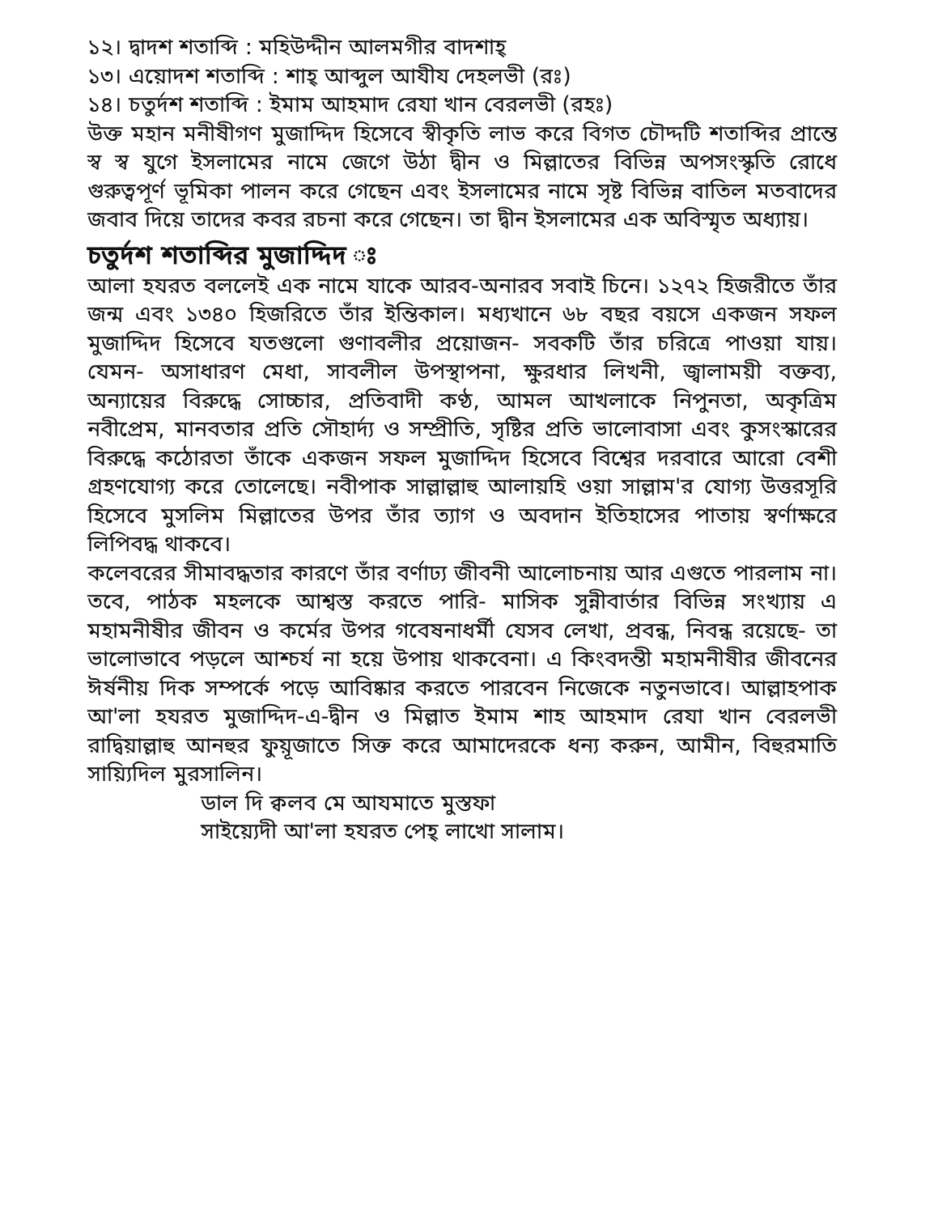১২। দ্বাদশ শতাব্দি : মহিউদ্দীন আলমগীর বাদশাহ্
১৩। এয়োদশ শতাব্দি : শাহ্ আব্দুল আযীয দেহলভী (রঃ)
১৪। চতুর্দশ শতাব্দি : ইমাম আহমাদ রেযা খান বেরলভী (রহঃ)
উক্ত মহান মনীষীগণ মুজাদ্দিদ হিসেবে স্বীকৃতি লাভ করে বিগত চৌদ্দটি শতাব্দির প্রান্তে স্ব স্ব যুগে ইসলামের নামে জেগে উঠা দ্বীন ও মিল্লাতের বিভিন্ন অপসংস্কৃতি রোধে গুরুত্বপূর্ণ ভূমিকা পালন করে গেছেন এবং ইসলামের নামে সৃষ্ট বিভিন্ন বাতিল মতবাদের জবাব দিয়ে তাদের কবর রচনা করে গেছেন। তা দ্বীন ইসলামের এক অবিস্মৃত অধ্যায়।
চতুর্দশ শতাব্দির মুজাদ্দিদ ঃ
আলা হযরত বললেই এক নামে যাকে আরব-অনারব সবাই চিনে। ১২৭২ হিজরীতে তাঁর জন্ম এবং ১৩৪০ হিজরিতে তাঁর ইন্তিকাল। মধ্যখানে ৬৮ বছর বয়সে একজন সফল মুজাদ্দিদ হিসেবে যতগুলো গুণাবলীর প্রয়োজন- সবকটি তাঁর চরিত্রে পাওয়া যায়। যেমন- অসাধারণ মেধা, সাবলীল উপস্থাপনা, ক্ষুরধার লিখনী, জ্বালাময়ী বক্তব্য, অন্যায়ের বিরুদ্ধে সোচ্চার, প্রতিবাদী কণ্ঠ, আমল আখলাকে নিপুনতা, অকৃত্রিম নবীপ্রেম, মানবতার প্রতি সৌহার্দ্য ও সম্প্রীতি, সৃষ্টির প্রতি ভালোবাসা এবং কুসংস্কারের বিরুদ্ধে কঠোরতা তাঁকে একজন সফল মুজাদ্দিদ হিসেবে বিশ্বের দরবারে আরো বেশী গ্রহণযোগ্য করে তোলেছে। নবীপাক সাল্লাল্লাহু আলায়হি ওয়া সাল্লাম'র যোগ্য উত্তরসূরি হিসেবে মুসলিম মিল্লাতের উপর তাঁর ত্যাগ ও অবদান ইতিহাসের পাতায় স্বর্ণাক্ষরে লিপিবদ্ধ থাকবে।
কলেবরের সীমাবদ্ধতার কারণে তাঁর বর্ণাঢ্য জীবনী আলোচনায় আর এগুতে পারলাম না। তবে, পাঠক মহলকে আশ্বস্ত করতে পারি- মাসিক সুন্নীবার্তার বিভিন্ন সংখ্যায় এ মহামনীষীর জীবন ও কর্মের উপর গবেষনাধর্মী যেসব লেখা, প্রবন্ধ, নিবন্ধ রয়েছে- তা ভালোভাবে পড়লে আশ্চর্য না হয়ে উপায় থাকবেনা। এ কিংবদন্তী মহামনীষীর জীবনের ঈর্ষনীয় দিক সম্পর্কে পড়ে আবিষ্কার করতে পারবেন নিজেকে নতুনভাবে। আল্লাহপাক আ'লা হযরত মুজাদ্দিদ-এ-দ্বীন ও মিল্লাত ইমাম শাহ আহমাদ রেযা খান বেরলভী রাদ্বিয়াল্লাহু আনহুর ফুয়ূজাতে সিক্ত করে আমাদেরকে ধন্য করুন, আমীন, বিহুরমাতি সায়্যিদিল মুরসালিন।
ডাল দি ক্বলব মে আযমাতে মুস্তফা
সাইয়্যেদী আ'লা হযরত পেহ্ লাখো সালাম।